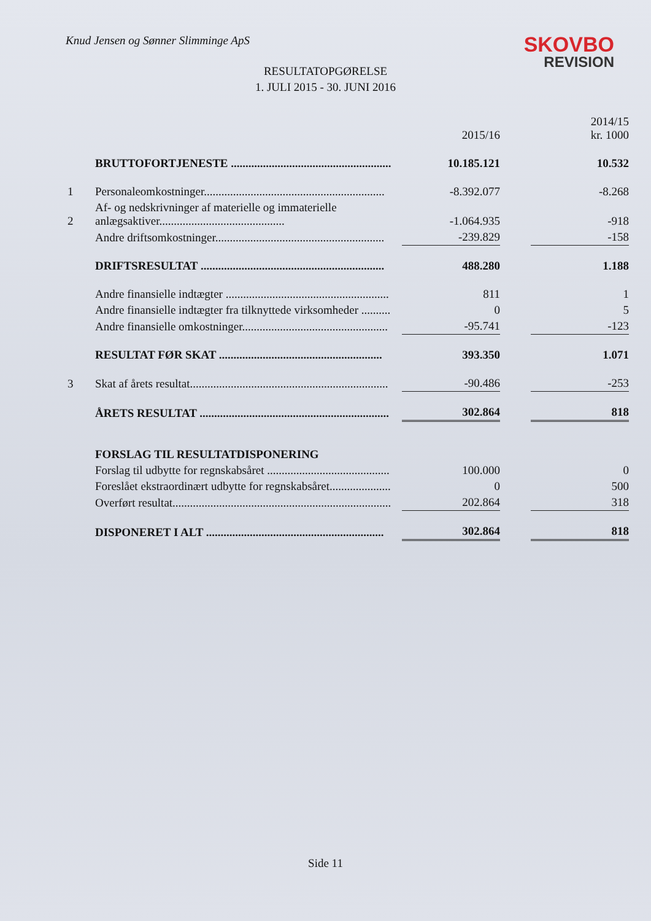Knud Jensen og Sønner Slimminge ApS
SKOVBO
REVISION
RESULTATOPGØRELSE
1. JULI 2015 - 30. JUNI 2016
| | | 2015/16 | | 2014/15 kr. 1000 |
| | BRUTTOFORTJENESTE ....................................................... | 10.185.121 | | 10.532 |
| 1 | Personaleomkostninger.............................................................. | -8.392.077 | | -8.268 |
| 2 | Af- og nedskrivninger af materielle og immaterielle anlægsaktiver........................................... | -1.064.935 | | -918 |
| | Andre driftsomkostninger.......................................................... | -239.829 | | -158 |
| | DRIFTSRESULTAT ............................................................... | 488.280 | | 1.188 |
| | Andre finansielle indtægter ........................................................ | 811 | | 1 |
| | Andre finansielle indtægter fra tilknyttede virksomheder .......... | 0 | | 5 |
| | Andre finansielle omkostninger.................................................. | -95.741 | | -123 |
| | RESULTAT FØR SKAT ........................................................ | 393.350 | | 1.071 |
| 3 | Skat af årets resultat.................................................................... | -90.486 | | -253 |
| | ÅRETS RESULTAT ................................................................. | 302.864 | | 818 |
| | FORSLAG TIL RESULTATDISPONERING | | | |
| | Forslag til udbytte for regnskabsåret .......................................... | 100.000 | | 0 |
| | Foreslået ekstraordinært udbytte for regnskabsåret..................... | 0 | | 500 |
| | Overført resultat........................................................................... | 202.864 | | 318 |
| | DISPONERET I ALT ............................................................. | 302.864 | | 818 |
Side 11